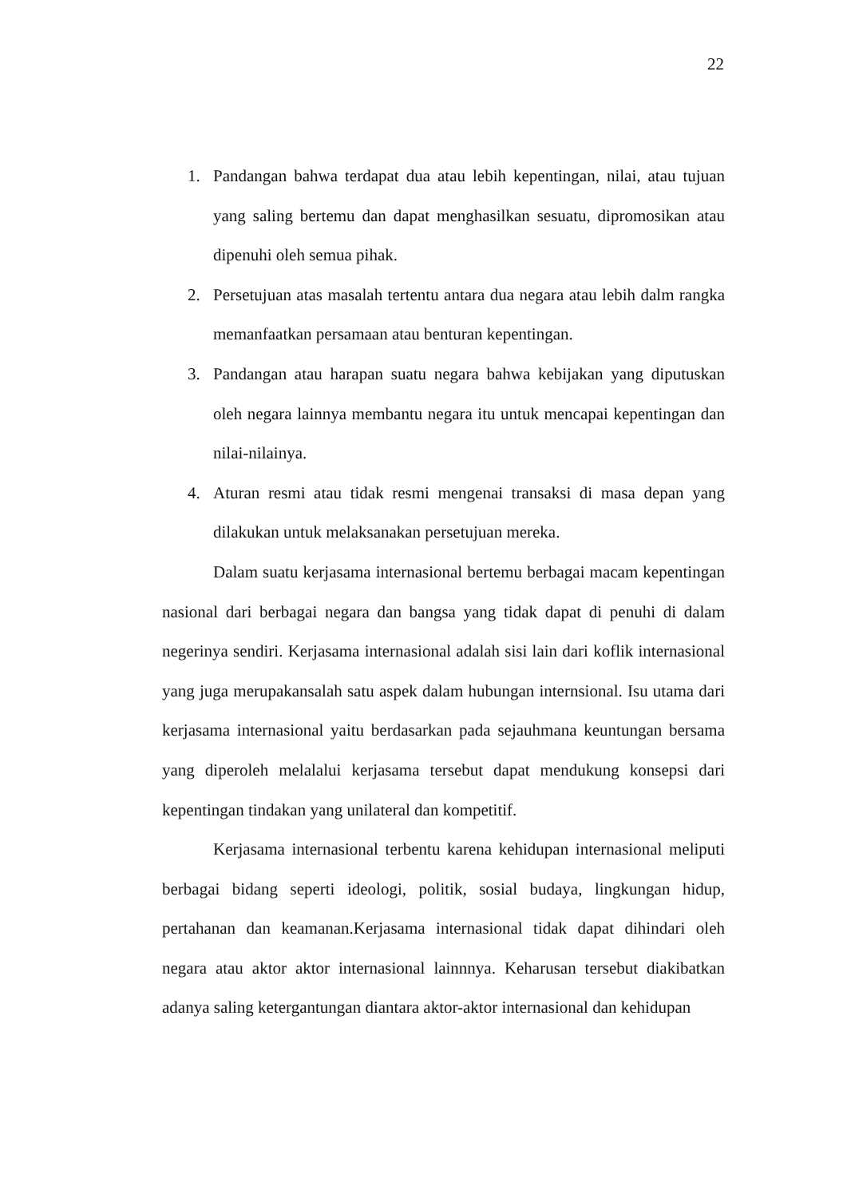22
1. Pandangan bahwa terdapat dua atau lebih kepentingan, nilai, atau tujuan yang saling bertemu dan dapat menghasilkan sesuatu, dipromosikan atau dipenuhi oleh semua pihak.
2. Persetujuan atas masalah tertentu antara dua negara atau lebih dalm rangka memanfaatkan persamaan atau benturan kepentingan.
3. Pandangan atau harapan suatu negara bahwa kebijakan yang diputuskan oleh negara lainnya membantu negara itu untuk mencapai kepentingan dan nilai-nilainya.
4. Aturan resmi atau tidak resmi mengenai transaksi di masa depan yang dilakukan untuk melaksanakan persetujuan mereka.
Dalam suatu kerjasama internasional bertemu berbagai macam kepentingan nasional dari berbagai negara dan bangsa yang tidak dapat di penuhi di dalam negerinya sendiri. Kerjasama internasional adalah sisi lain dari koflik internasional yang juga merupakansalah satu aspek dalam hubungan internsional. Isu utama dari kerjasama internasional yaitu berdasarkan pada sejauhmana keuntungan bersama yang diperoleh melalalui kerjasama tersebut dapat mendukung konsepsi dari kepentingan tindakan yang unilateral dan kompetitif.
Kerjasama internasional terbentu karena kehidupan internasional meliputi berbagai bidang seperti ideologi, politik, sosial budaya, lingkungan hidup, pertahanan dan keamanan.Kerjasama internasional tidak dapat dihindari oleh negara atau aktor aktor internasional lainnnya. Keharusan tersebut diakibatkan adanya saling ketergantungan diantara aktor-aktor internasional dan kehidupan